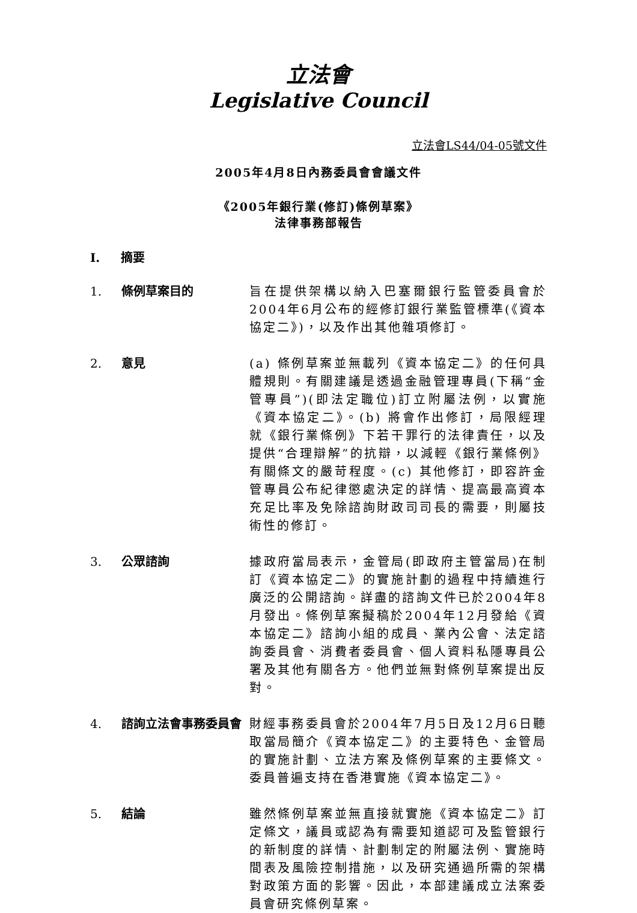立法會
Legislative Council
立法會LS44/04-05號文件
2005年4月8日內務委員會會議文件
《2005年銀行業(修訂)條例草案》
法律事務部報告
I. 摘要
1. 條例草案目的 旨在提供架構以納入巴塞爾銀行監管委員會於2004年6月公布的經修訂銀行業監管標準(《資本協定二》)，以及作出其他雜項修訂。
2. 意見 (a) 條例草案並無載列《資本協定二》的任何具體規則。有關建議是透過金融管理專員(下稱“金管專員”)(即法定職位)訂立附屬法例，以實施《資本協定二》。(b) 將會作出修訂，局限經理就《銀行業條例》下若干罪行的法律責任，以及提供“合理辯解”的抗辯，以減輕《銀行業條例》有關條文的嚴苛程度。(c) 其他修訂，即容許金管專員公布紀律懲處決定的詳情、提高最高資本充足比率及免除諮詢財政司司長的需要，則屬技術性的修訂。
3. 公眾諮詢 據政府當局表示，金管局(即政府主管當局)在制訂《資本協定二》的實施計劃的過程中持續進行廣泛的公開諮詢。詳盡的諮詢文件已於2004年8月發出。條例草案擬稿於2004年12月發給《資本協定二》諮詢小組的成員、業內公會、法定諮詢委員會、消費者委員會、個人資料私隱專員公署及其他有關各方。他們並無對條例草案提出反對。
4. 諮詢立法會事務委員會 財經事務委員會於2004年7月5日及12月6日聽取當局簡介《資本協定二》的主要特色、金管局的實施計劃、立法方案及條例草案的主要條文。委員普遍支持在香港實施《資本協定二》。
5. 結論 雖然條例草案並無直接就實施《資本協定二》訂定條文，議員或認為有需要知道認可及監管銀行的新制度的詳情、計劃制定的附屬法例、實施時間表及風險控制措施，以及研究通過所需的架構對政策方面的影響。因此，本部建議成立法案委員會研究條例草案。